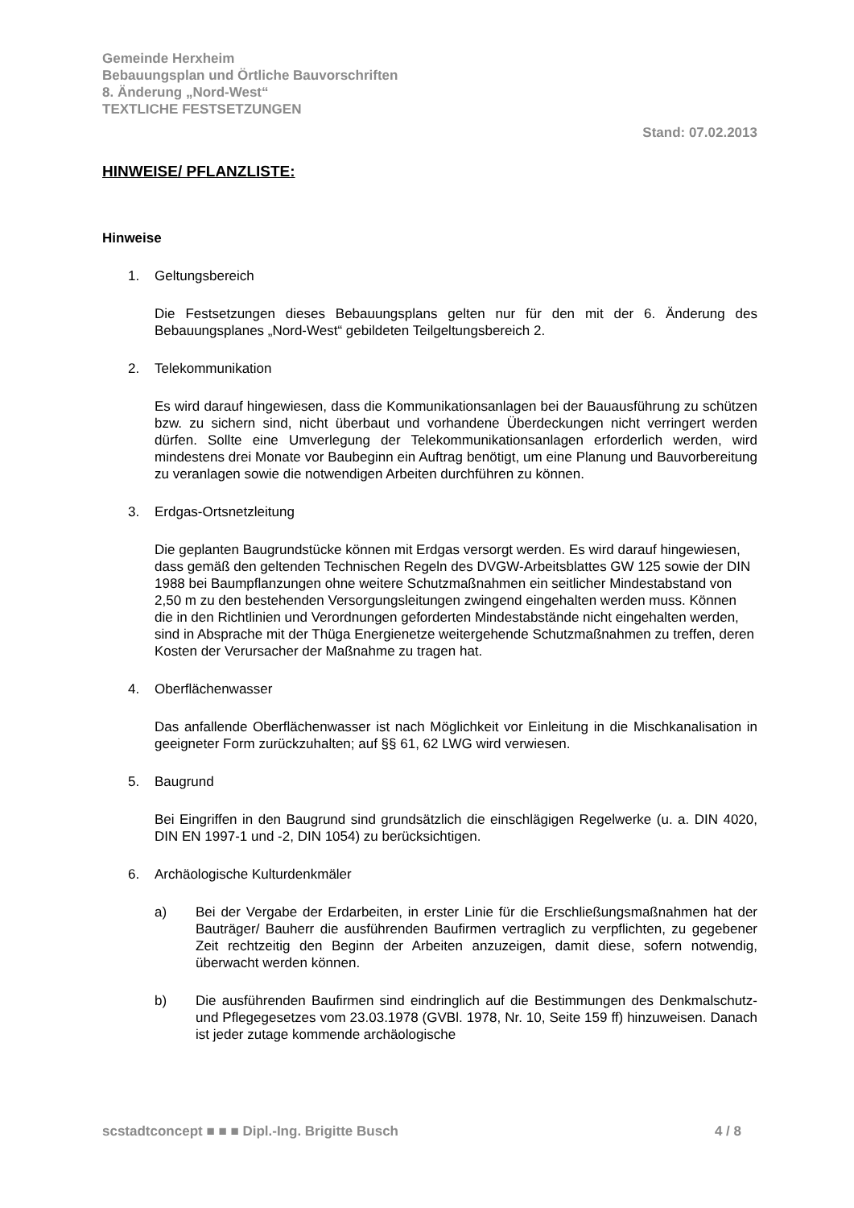Gemeinde Herxheim
Bebauungsplan und Örtliche Bauvorschriften
8. Änderung „Nord-West“
TEXTLICHE FESTSETZUNGEN
Stand: 07.02.2013
HINWEISE/ PFLANZLISTE:
Hinweise
1. Geltungsbereich
Die Festsetzungen dieses Bebauungsplans gelten nur für den mit der 6. Änderung des Bebauungsplanes „Nord-West“ gebildeten Teilgeltungsbereich 2.
2. Telekommunikation
Es wird darauf hingewiesen, dass die Kommunikationsanlagen bei der Bauausführung zu schützen bzw. zu sichern sind, nicht überbaut und vorhandene Überdeckungen nicht verringert werden dürfen. Sollte eine Umverlegung der Telekommunikationsanlagen erforderlich werden, wird mindestens drei Monate vor Baubeginn ein Auftrag benötigt, um eine Planung und Bauvorbereitung zu veranlagen sowie die notwendigen Arbeiten durchführen zu können.
3. Erdgas-Ortsnetzleitung
Die geplanten Baugrundstücke können mit Erdgas versorgt werden. Es wird darauf hingewiesen, dass gemäß den geltenden Technischen Regeln des DVGW-Arbeitsblattes GW 125 sowie der DIN 1988 bei Baumpflanzungen ohne weitere Schutzmaßnahmen ein seitlicher Mindestabstand von 2,50 m zu den bestehenden Versorgungsleitungen zwingend eingehalten werden muss. Können die in den Richtlinien und Verordnungen geforderten Mindestabstände nicht eingehalten werden, sind in Absprache mit der Thüga Energienetze weitergehende Schutzmaßnahmen zu treffen, deren Kosten der Verursacher der Maßnahme zu tragen hat.
4. Oberflächenwasser
Das anfallende Oberflächenwasser ist nach Möglichkeit vor Einleitung in die Mischkanalisation in geeigneter Form zurückzuhalten; auf §§ 61, 62 LWG wird verwiesen.
5. Baugrund
Bei Eingriffen in den Baugrund sind grundsätzlich die einschlägigen Regelwerke (u. a. DIN 4020, DIN EN 1997-1 und -2, DIN 1054) zu berücksichtigen.
6. Archäologische Kulturdenkmäler
a) Bei der Vergabe der Erdarbeiten, in erster Linie für die Erschließungsmaßnahmen hat der Bauträger/ Bauherr die ausführenden Baufirmen vertraglich zu verpflichten, zu gegebener Zeit rechtzeitig den Beginn der Arbeiten anzuzeigen, damit diese, sofern notwendig, überwacht werden können.
b) Die ausführenden Baufirmen sind eindringlich auf die Bestimmungen des Denkmalschutz- und Pflegegesetzes vom 23.03.1978 (GVBl. 1978, Nr. 10, Seite 159 ff) hinzuweisen. Danach ist jeder zutage kommende archäologische
scstadtconcept ■ ■ ■ Dipl.-Ing. Brigitte Busch 4 / 8